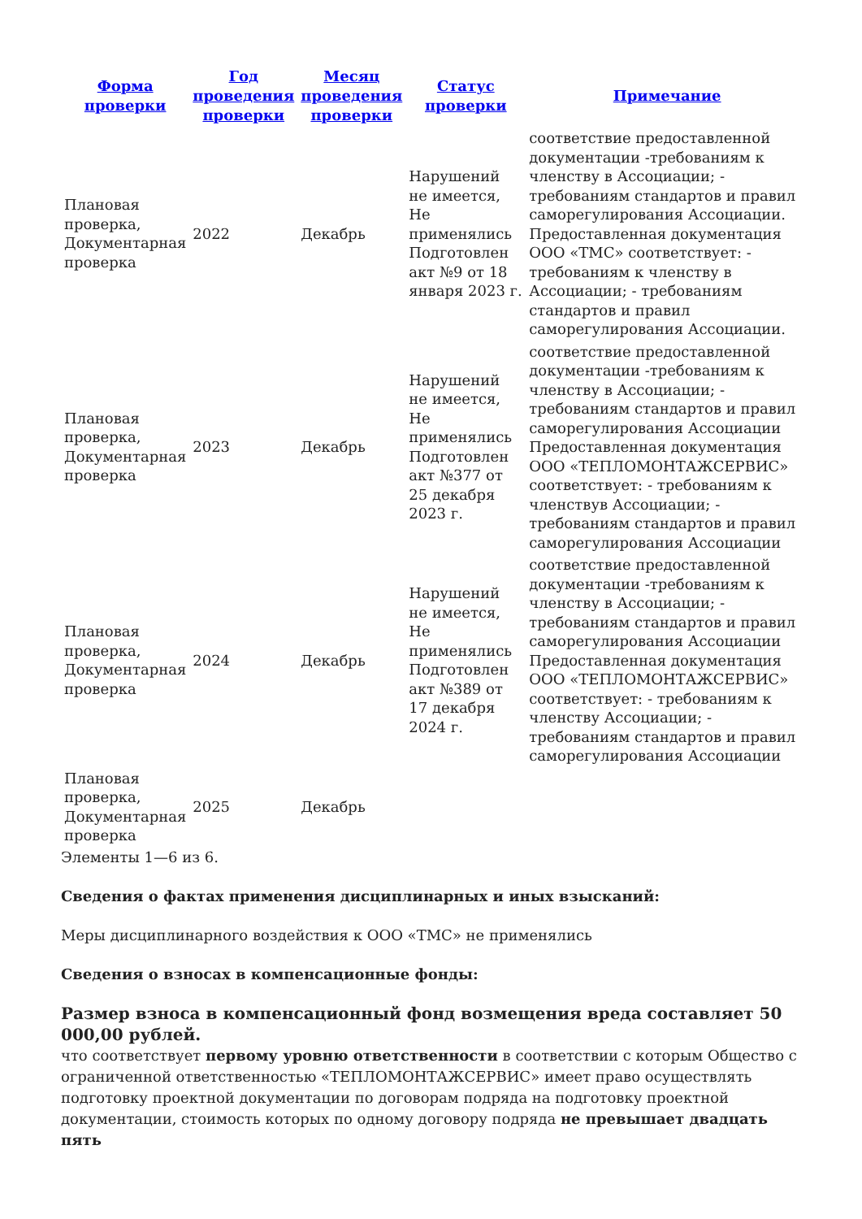| Форма проверки | Год проведения проверки | Месяц проведения проверки | Статус проверки | Примечание |
| --- | --- | --- | --- | --- |
| Плановая проверка, Документарная проверка | 2022 | Декабрь | Нарушений не имеется, Не применялись Подготовлен акт №9 от 18 января 2023 г. | соответствие предоставленной документации -требованиям к членству в Ассоциации; - требованиям стандартов и правил саморегулирования Ассоциации. Предоставленная документация ООО «ТМС» соответствует: - требованиям к членству в Ассоциации; - требованиям стандартов и правил саморегулирования Ассоциации. |
| Плановая проверка, Документарная проверка | 2023 | Декабрь | Нарушений не имеется, Не применялись Подготовлен акт №377 от 25 декабря 2023 г. | соответствие предоставленной документации -требованиям к членству в Ассоциации; - требованиям стандартов и правил саморегулирования Ассоциации Предоставленная документация ООО «ТЕПЛОМОНТАЖСЕРВИС» соответствует: - требованиям к членствув Ассоциации; - требованиям стандартов и правил саморегулирования Ассоциации |
| Плановая проверка, Документарная проверка | 2024 | Декабрь | Нарушений не имеется, Не применялись Подготовлен акт №389 от 17 декабря 2024 г. | соответствие предоставленной документации -требованиям к членству в Ассоциации; - требованиям стандартов и правил саморегулирования Ассоциации Предоставленная документация ООО «ТЕПЛОМОНТАЖСЕРВИС» соответствует: - требованиям к членству Ассоциации; - требованиям стандартов и правил саморегулирования Ассоциации |
| Плановая проверка, Документарная проверка | 2025 | Декабрь | | |
Элементы 1—6 из 6.
Сведения о фактах применения дисциплинарных и иных взысканий:
Меры дисциплинарного воздействия к ООО «ТМС» не применялись
Сведения о взносах в компенсационные фонды:
Размер взноса в компенсационный фонд возмещения вреда составляет 50 000,00 рублей.
что соответствует первому уровню ответственности в соответствии с которым Общество с ограниченной ответственностью «ТЕПЛОМОНТАЖСЕРВИС» имеет право осуществлять подготовку проектной документации по договорам подряда на подготовку проектной документации, стоимость которых по одному договору подряда не превышает двадцать пять